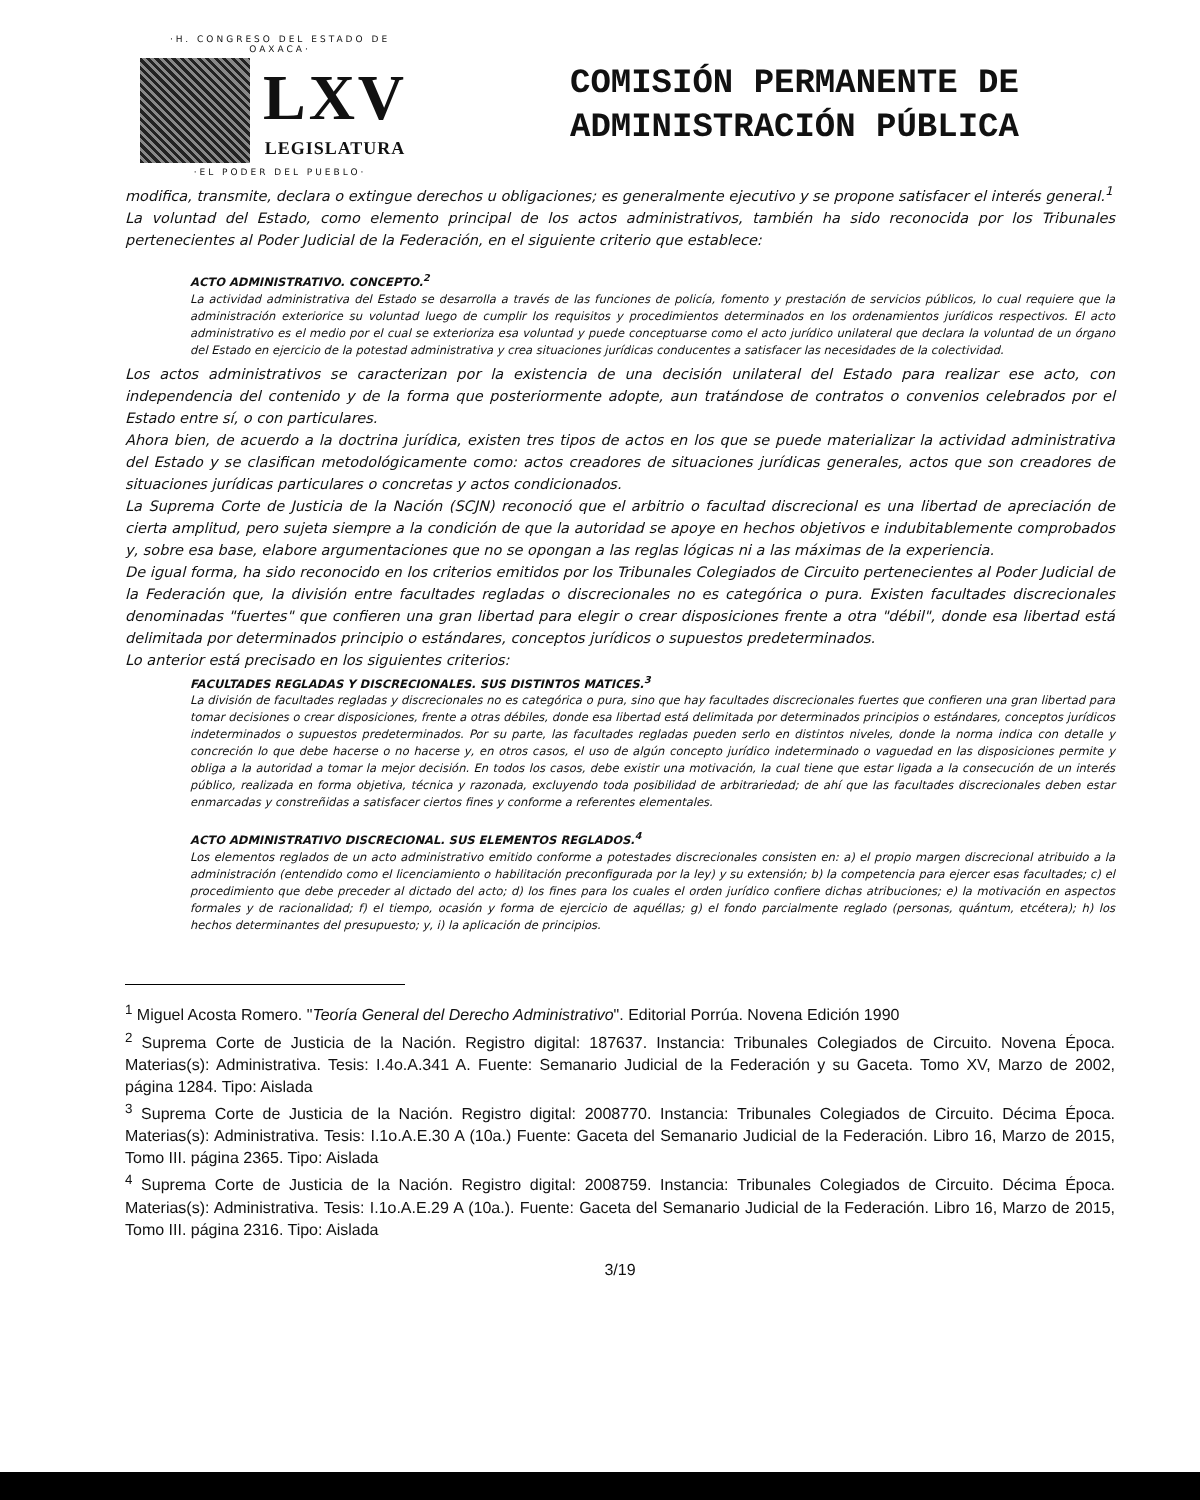·H. CONGRESO DEL ESTADO DE OAXACA·
LXV
LEGISLATURA
·EL PODER DEL PUEBLO·
COMISIÓN PERMANENTE DE
ADMINISTRACIÓN PÚBLICA
modifica, transmite, declara o extingue derechos u obligaciones; es generalmente ejecutivo y se propone satisfacer el interés general.<sup>1</sup>
La voluntad del Estado, como elemento principal de los actos administrativos, también ha sido reconocida por los Tribunales pertenecientes al Poder Judicial de la Federación, en el siguiente criterio que establece:
ACTO ADMINISTRATIVO. CONCEPTO.<sup>2</sup>
La actividad administrativa del Estado se desarrolla a través de las funciones de policía, fomento y prestación de servicios públicos, lo cual requiere que la administración exteriorice su voluntad luego de cumplir los requisitos y procedimientos determinados en los ordenamientos jurídicos respectivos. El acto administrativo es el medio por el cual se exterioriza esa voluntad y puede conceptuarse como el acto jurídico unilateral que declara la voluntad de un órgano del Estado en ejercicio de la potestad administrativa y crea situaciones jurídicas conducentes a satisfacer las necesidades de la colectividad.
Los actos administrativos se caracterizan por la existencia de una decisión unilateral del Estado para realizar ese acto, con independencia del contenido y de la forma que posteriormente adopte, aun tratándose de contratos o convenios celebrados por el Estado entre sí, o con particulares.
Ahora bien, de acuerdo a la doctrina jurídica, existen tres tipos de actos en los que se puede materializar la actividad administrativa del Estado y se clasifican metodológicamente como: actos creadores de situaciones jurídicas generales, actos que son creadores de situaciones jurídicas particulares o concretas y actos condicionados.
La Suprema Corte de Justicia de la Nación (SCJN) reconoció que el arbitrio o facultad discrecional es una libertad de apreciación de cierta amplitud, pero sujeta siempre a la condición de que la autoridad se apoye en hechos objetivos e indubitablemente comprobados y, sobre esa base, elabore argumentaciones que no se opongan a las reglas lógicas ni a las máximas de la experiencia.
De igual forma, ha sido reconocido en los criterios emitidos por los Tribunales Colegiados de Circuito pertenecientes al Poder Judicial de la Federación que, la división entre facultades regladas o discrecionales no es categórica o pura. Existen facultades discrecionales denominadas "fuertes" que confieren una gran libertad para elegir o crear disposiciones frente a otra "débil", donde esa libertad está delimitada por determinados principio o estándares, conceptos jurídicos o supuestos predeterminados.
Lo anterior está precisado en los siguientes criterios:
FACULTADES REGLADAS Y DISCRECIONALES. SUS DISTINTOS MATICES.<sup>3</sup>
La división de facultades regladas y discrecionales no es categórica o pura, sino que hay facultades discrecionales fuertes que confieren una gran libertad para tomar decisiones o crear disposiciones, frente a otras débiles, donde esa libertad está delimitada por determinados principios o estándares, conceptos jurídicos indeterminados o supuestos predeterminados. Por su parte, las facultades regladas pueden serlo en distintos niveles, donde la norma indica con detalle y concreción lo que debe hacerse o no hacerse y, en otros casos, el uso de algún concepto jurídico indeterminado o vaguedad en las disposiciones permite y obliga a la autoridad a tomar la mejor decisión. En todos los casos, debe existir una motivación, la cual tiene que estar ligada a la consecución de un interés público, realizada en forma objetiva, técnica y razonada, excluyendo toda posibilidad de arbitrariedad; de ahí que las facultades discrecionales deben estar enmarcadas y constreñidas a satisfacer ciertos fines y conforme a referentes elementales.
ACTO ADMINISTRATIVO DISCRECIONAL. SUS ELEMENTOS REGLADOS.<sup>4</sup>
Los elementos reglados de un acto administrativo emitido conforme a potestades discrecionales consisten en: a) el propio margen discrecional atribuido a la administración (entendido como el licenciamiento o habilitación preconfigurada por la ley) y su extensión; b) la competencia para ejercer esas facultades; c) el procedimiento que debe preceder al dictado del acto; d) los fines para los cuales el orden jurídico confiere dichas atribuciones; e) la motivación en aspectos formales y de racionalidad; f) el tiempo, ocasión y forma de ejercicio de aquéllas; g) el fondo parcialmente reglado (personas, quántum, etcétera); h) los hechos determinantes del presupuesto; y, i) la aplicación de principios.
<sup>1</sup> Miguel Acosta Romero. "Teoría General del Derecho Administrativo". Editorial Porrúa. Novena Edición 1990
<sup>2</sup> Suprema Corte de Justicia de la Nación. Registro digital: 187637. Instancia: Tribunales Colegiados de Circuito. Novena Época. Materias(s): Administrativa. Tesis: I.4o.A.341 A. Fuente: Semanario Judicial de la Federación y su Gaceta. Tomo XV, Marzo de 2002, página 1284. Tipo: Aislada
<sup>3</sup> Suprema Corte de Justicia de la Nación. Registro digital: 2008770. Instancia: Tribunales Colegiados de Circuito. Décima Época. Materias(s): Administrativa. Tesis: I.1o.A.E.30 A (10a.) Fuente: Gaceta del Semanario Judicial de la Federación. Libro 16, Marzo de 2015, Tomo III. página 2365. Tipo: Aislada
<sup>4</sup> Suprema Corte de Justicia de la Nación. Registro digital: 2008759. Instancia: Tribunales Colegiados de Circuito. Décima Época. Materias(s): Administrativa. Tesis: I.1o.A.E.29 A (10a.). Fuente: Gaceta del Semanario Judicial de la Federación. Libro 16, Marzo de 2015, Tomo III. página 2316. Tipo: Aislada
3/19